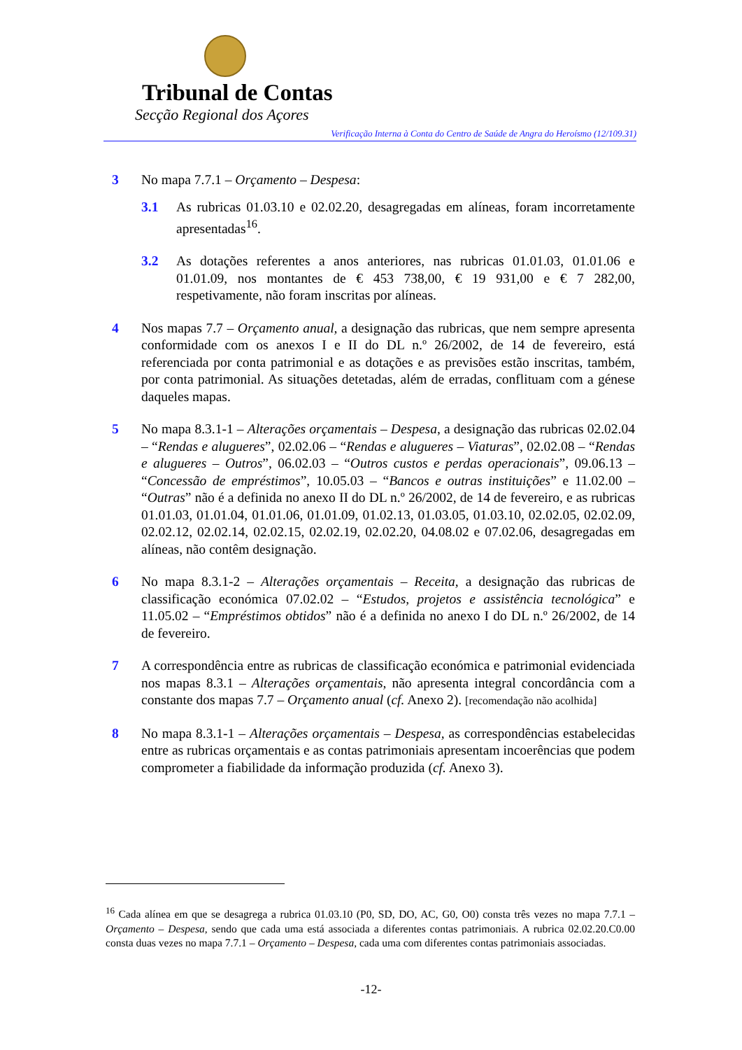Tribunal de Contas
Secção Regional dos Açores
Verificação Interna à Conta do Centro de Saúde de Angra do Heroísmo (12/109.31)
3 No mapa 7.7.1 – Orçamento – Despesa:
3.1 As rubricas 01.03.10 e 02.02.20, desagregadas em alíneas, foram incorretamente apresentadas<sup>16</sup>.
3.2 As dotações referentes a anos anteriores, nas rubricas 01.01.03, 01.01.06 e 01.01.09, nos montantes de € 453 738,00, € 19 931,00 e € 7 282,00, respetivamente, não foram inscritas por alíneas.
4 Nos mapas 7.7 – Orçamento anual, a designação das rubricas, que nem sempre apresenta conformidade com os anexos I e II do DL n.º 26/2002, de 14 de fevereiro, está referenciada por conta patrimonial e as dotações e as previsões estão inscritas, também, por conta patrimonial. As situações detetadas, além de erradas, conflituam com a génese daqueles mapas.
5 No mapa 8.3.1-1 – Alterações orçamentais – Despesa, a designação das rubricas 02.02.04 – “Rendas e alugueres”, 02.02.06 – “Rendas e alugueres – Viaturas”, 02.02.08 – “Rendas e alugueres – Outros”, 06.02.03 – “Outros custos e perdas operacionais”, 09.06.13 – “Concessão de empréstimos”, 10.05.03 – “Bancos e outras instituições” e 11.02.00 – “Outras” não é a definida no anexo II do DL n.º 26/2002, de 14 de fevereiro, e as rubricas 01.01.03, 01.01.04, 01.01.06, 01.01.09, 01.02.13, 01.03.05, 01.03.10, 02.02.05, 02.02.09, 02.02.12, 02.02.14, 02.02.15, 02.02.19, 02.02.20, 04.08.02 e 07.02.06, desagregadas em alíneas, não contêm designação.
6 No mapa 8.3.1-2 – Alterações orçamentais – Receita, a designação das rubricas de classificação económica 07.02.02 – “Estudos, projetos e assistência tecnológica” e 11.05.02 – “Empréstimos obtidos” não é a definida no anexo I do DL n.º 26/2002, de 14 de fevereiro.
7 A correspondência entre as rubricas de classificação económica e patrimonial evidenciada nos mapas 8.3.1 – Alterações orçamentais, não apresenta integral concordância com a constante dos mapas 7.7 – Orçamento anual (cf. Anexo 2). [recomendação não acolhida]
8 No mapa 8.3.1-1 – Alterações orçamentais – Despesa, as correspondências estabelecidas entre as rubricas orçamentais e as contas patrimoniais apresentam incoerências que podem comprometer a fiabilidade da informação produzida (cf. Anexo 3).
<sup>16</sup> Cada alínea em que se desagrega a rubrica 01.03.10 (P0, SD, DO, AC, G0, O0) consta três vezes no mapa 7.7.1 – Orçamento – Despesa, sendo que cada uma está associada a diferentes contas patrimoniais. A rubrica 02.02.20.C0.00 consta duas vezes no mapa 7.7.1 – Orçamento – Despesa, cada uma com diferentes contas patrimoniais associadas.
-12-